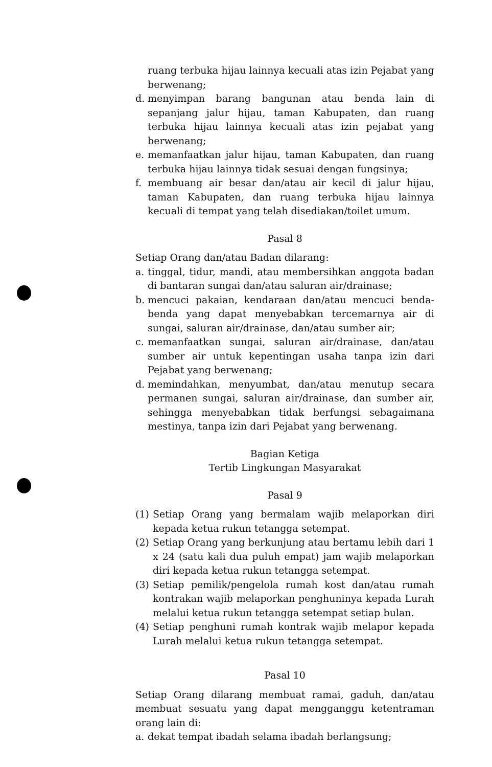ruang terbuka hijau lainnya kecuali atas izin Pejabat yang berwenang;
d. menyimpan barang bangunan atau benda lain di sepanjang jalur hijau, taman Kabupaten, dan ruang terbuka hijau lainnya kecuali atas izin pejabat yang berwenang;
e. memanfaatkan jalur hijau, taman Kabupaten, dan ruang terbuka hijau lainnya tidak sesuai dengan fungsinya;
f. membuang air besar dan/atau air kecil di jalur hijau, taman Kabupaten, dan ruang terbuka hijau lainnya kecuali di tempat yang telah disediakan/toilet umum.
Pasal 8
Setiap Orang dan/atau Badan dilarang:
a. tinggal, tidur, mandi, atau membersihkan anggota badan di bantaran sungai dan/atau saluran air/drainase;
b. mencuci pakaian, kendaraan dan/atau mencuci benda-benda yang dapat menyebabkan tercemarnya air di sungai, saluran air/drainase, dan/atau sumber air;
c. memanfaatkan sungai, saluran air/drainase, dan/atau sumber air untuk kepentingan usaha tanpa izin dari Pejabat yang berwenang;
d. memindahkan, menyumbat, dan/atau menutup secara permanen sungai, saluran air/drainase, dan sumber air, sehingga menyebabkan tidak berfungsi sebagaimana mestinya, tanpa izin dari Pejabat yang berwenang.
Bagian Ketiga
Tertib Lingkungan Masyarakat
Pasal 9
(1) Setiap Orang yang bermalam wajib melaporkan diri kepada ketua rukun tetangga setempat.
(2) Setiap Orang yang berkunjung atau bertamu lebih dari 1 x 24 (satu kali dua puluh empat) jam wajib melaporkan diri kepada ketua rukun tetangga setempat.
(3) Setiap pemilik/pengelola rumah kost dan/atau rumah kontrakan wajib melaporkan penghuninya kepada Lurah melalui ketua rukun tetangga setempat setiap bulan.
(4) Setiap penghuni rumah kontrak wajib melapor kepada Lurah melalui ketua rukun tetangga setempat.
Pasal 10
Setiap Orang dilarang membuat ramai, gaduh, dan/atau membuat sesuatu yang dapat mengganggu ketentraman orang lain di:
a. dekat tempat ibadah selama ibadah berlangsung;